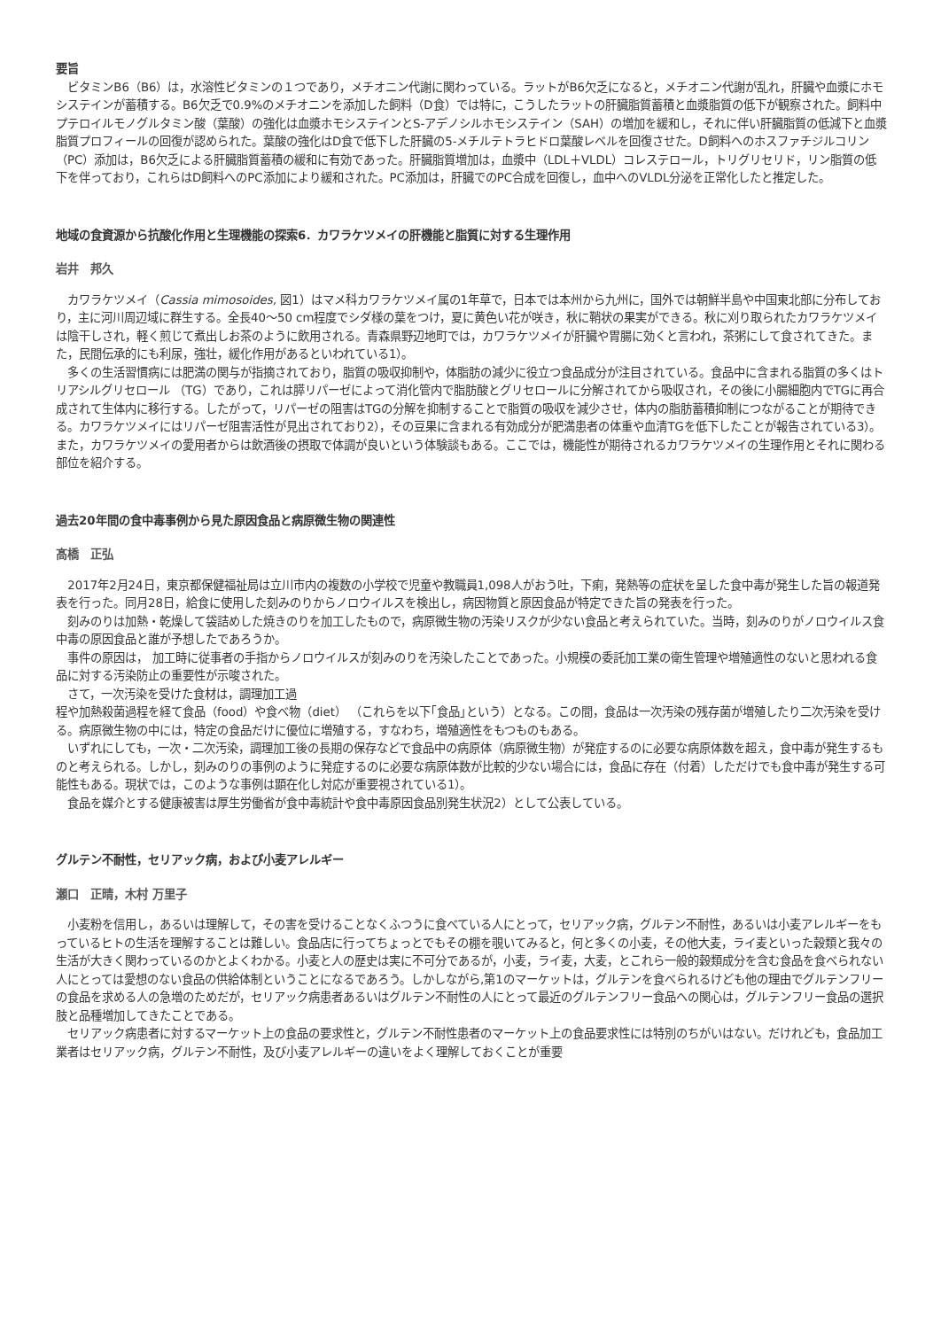要旨
ビタミンB6（B6）は，水溶性ビタミンの１つであり，メチオニン代謝に関わっている。ラットがB6欠乏になると，メチオニン代謝が乱れ，肝臓や血漿にホモシステインが蓄積する。B6欠乏で0.9%のメチオニンを添加した飼料（D食）では特に，こうしたラットの肝臓脂質蓄積と血漿脂質の低下が観察された。飼料中プテロイルモノグルタミン酸（葉酸）の強化は血漿ホモシステインとS-アデノシルホモシステイン（SAH）の増加を緩和し，それに伴い肝臓脂質の低減下と血漿脂質プロフィールの回復が認められた。葉酸の強化はD食で低下した肝臓の5-メチルテトラヒドロ葉酸レベルを回復させた。D飼料へのホスファチジルコリン（PC）添加は，B6欠乏による肝臓脂質蓄積の緩和に有効であった。肝臓脂質増加は，血漿中（LDL＋VLDL）コレステロール，トリグリセリド，リン脂質の低下を伴っており，これらはD飼料へのPC添加により緩和された。PC添加は，肝臓でのPC合成を回復し，血中へのVLDL分泌を正常化したと推定した。
地域の食資源から抗酸化作用と生理機能の探索6．カワラケツメイの肝機能と脂質に対する生理作用
岩井　邦久
カワラケツメイ（Cassia mimosoides, 図1）はマメ科カワラケツメイ属の1年草で，日本では本州から九州に，国外では朝鮮半島や中国東北部に分布しており，主に河川周辺域に群生する。全長40～50 cm程度でシダ様の葉をつけ，夏に黄色い花が咲き，秋に鞘状の果実ができる。秋に刈り取られたカワラケツメイは陰干しされ，軽く煎じて煮出しお茶のように飲用される。青森県野辺地町では，カワラケツメイが肝臓や胃腸に効くと言われ，茶粥にして食されてきた。また，民間伝承的にも利尿，強壮，緩化作用があるといわれている1）。
多くの生活習慣病には肥満の関与が指摘されており，脂質の吸収抑制や，体脂肪の減少に役立つ食品成分が注目されている。食品中に含まれる脂質の多くはトリアシルグリセロール （TG）であり，これは膵リパーゼによって消化管内で脂肪酸とグリセロールに分解されてから吸収され，その後に小腸細胞内でTGに再合成されて生体内に移行する。したがって，リパーゼの阻害はTGの分解を抑制することで脂質の吸収を減少させ，体内の脂肪蓄積抑制につながることが期待できる。カワラケツメイにはリパーゼ阻害活性が見出されており2），その豆果に含まれる有効成分が肥満患者の体重や血清TGを低下したことが報告されている3）。また，カワラケツメイの愛用者からは飲酒後の摂取で体調が良いという体験談もある。ここでは，機能性が期待されるカワラケツメイの生理作用とそれに関わる部位を紹介する。
過去20年間の食中毒事例から見た原因食品と病原微生物の関連性
髙橋　正弘
2017年2月24日，東京都保健福祉局は立川市内の複数の小学校で児童や教職員1,098人がおう吐，下痢，発熱等の症状を呈した食中毒が発生した旨の報道発表を行った。同月28日，給食に使用した刻みのりからノロウイルスを検出し，病因物質と原因食品が特定できた旨の発表を行った。
刻みのりは加熱・乾燥して袋詰めした焼きのりを加工したもので，病原微生物の汚染リスクが少ない食品と考えられていた。当時，刻みのりがノロウイルス食中毒の原因食品と誰が予想したであろうか。
事件の原因は， 加工時に従事者の手指からノロウイルスが刻みのりを汚染したことであった。小規模の委託加工業の衛生管理や増殖適性のないと思われる食品に対する汚染防止の重要性が示唆された。
さて，一次汚染を受けた食材は，調理加工過
程や加熱殺菌過程を経て食品（food）や食べ物（diet） （これらを以下｢食品｣という）となる。この間，食品は一次汚染の残存菌が増殖したり二次汚染を受ける。病原微生物の中には，特定の食品だけに優位に増殖する，すなわち，増殖適性をもつものもある。
いずれにしても，一次・二次汚染，調理加工後の長期の保存などで食品中の病原体（病原微生物）が発症するのに必要な病原体数を超え，食中毒が発生するものと考えられる。しかし，刻みのりの事例のように発症するのに必要な病原体数が比較的少ない場合には，食品に存在（付着）しただけでも食中毒が発生する可能性もある。現状では，このような事例は顕在化し対応が重要視されている1）。
食品を媒介とする健康被害は厚生労働省が食中毒統計や食中毒原因食品別発生状況2）として公表している。
グルテン不耐性，セリアック病，および小麦アレルギー
瀬口　正晴，木村 万里子
小麦粉を信用し，あるいは理解して，その害を受けることなくふつうに食べている人にとって，セリアック病，グルテン不耐性，あるいは小麦アレルギーをもっているヒトの生活を理解することは難しい。食品店に行ってちょっとでもその棚を覗いてみると，何と多くの小麦，その他大麦，ライ麦といった穀類と我々の生活が大きく関わっているのかとよくわかる。小麦と人の歴史は実に不可分であるが，小麦，ライ麦，大麦，とこれら一般的穀類成分を含む食品を食べられない人にとっては愛想のない食品の供給体制ということになるであろう。しかしながら,第1のマーケットは，グルテンを食べられるけども他の理由でグルテンフリーの食品を求める人の急増のためだが，セリアック病患者あるいはグルテン不耐性の人にとって最近のグルテンフリー食品への関心は，グルテンフリー食品の選択肢と品種増加してきたことである。
セリアック病患者に対するマーケット上の食品の要求性と，グルテン不耐性患者のマーケット上の食品要求性には特別のちがいはない。だけれども，食品加工業者はセリアック病，グルテン不耐性，及び小麦アレルギーの違いをよく理解しておくことが重要